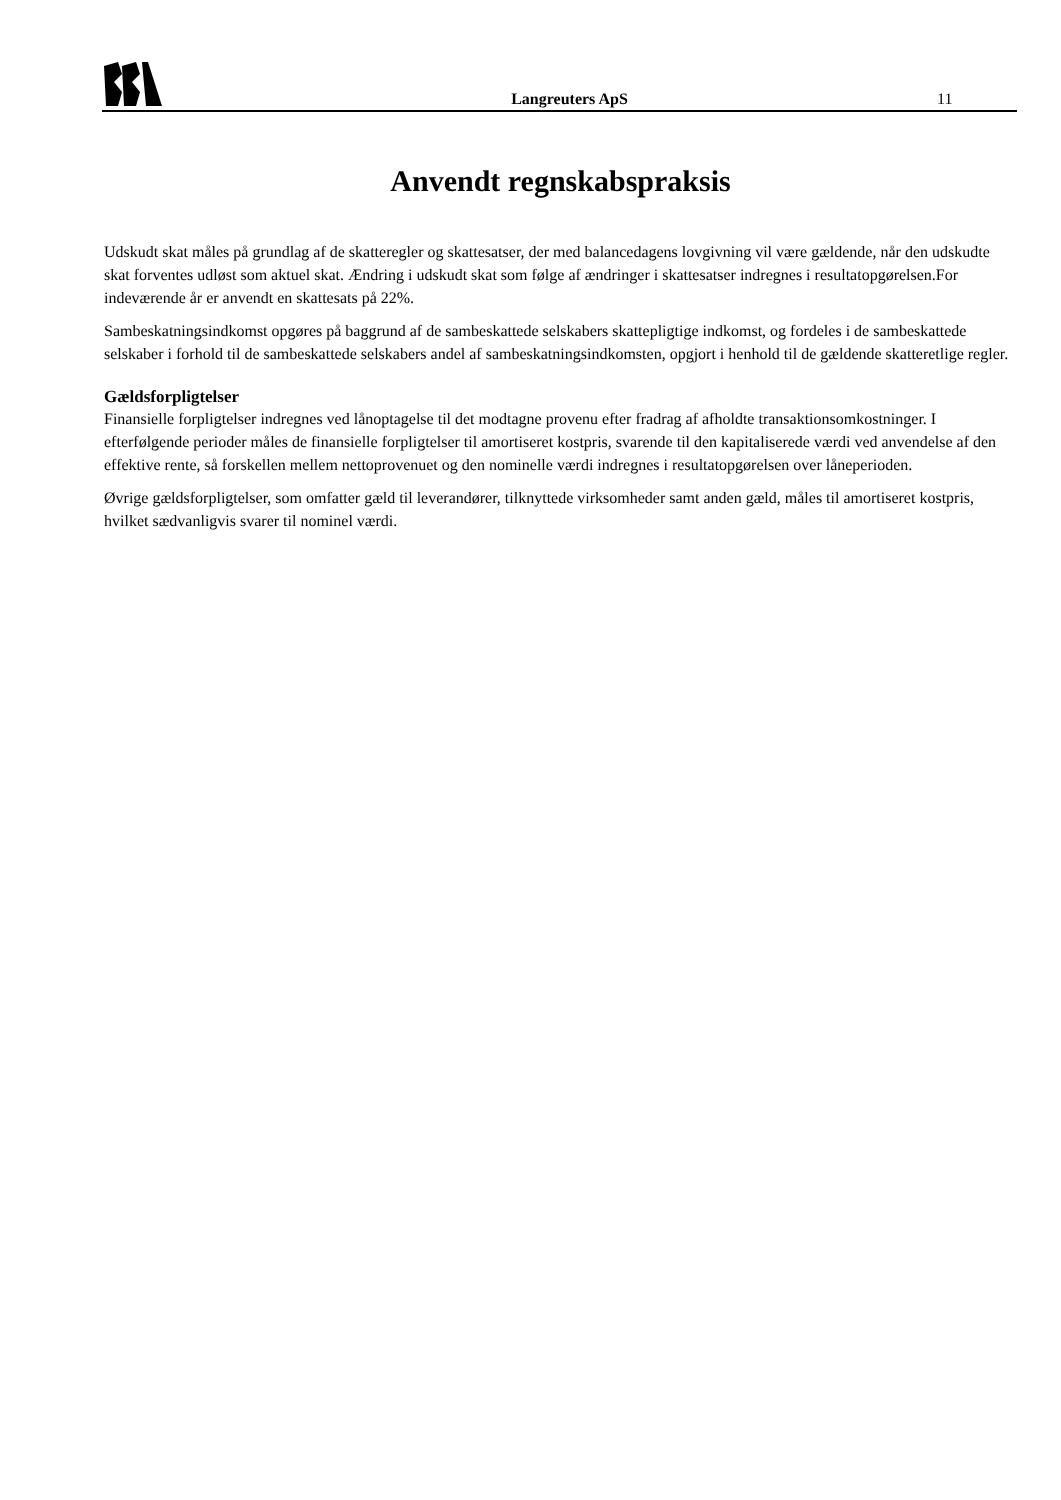Langreuters ApS
11
Anvendt regnskabspraksis
Udskudt skat måles på grundlag af de skatteregler og skattesatser, der med balancedagens lovgivning vil være gældende, når den udskudte skat forventes udløst som aktuel skat. Ændring i udskudt skat som følge af ændringer i skattesatser indregnes i resultatopgørelsen.For indeværende år er anvendt en skattesats på 22%.
Sambeskatningsindkomst opgøres på baggrund af de sambeskattede selskabers skattepligtige indkomst, og fordeles i de sambeskattede selskaber i forhold til de sambeskattede selskabers andel af sambeskatningsindkomsten, opgjort i henhold til de gældende skatteretlige regler.
Gældsforpligtelser
Finansielle forpligtelser indregnes ved lånoptagelse til det modtagne provenu efter fradrag af afholdte transaktionsomkostninger. I efterfølgende perioder måles de finansielle forpligtelser til amortiseret kostpris, svarende til den kapitaliserede værdi ved anvendelse af den effektive rente, så forskellen mellem nettoprovenuet og den nominelle værdi indregnes i resultatopgørelsen over låneperioden.
Øvrige gældsforpligtelser, som omfatter gæld til leverandører, tilknyttede virksomheder samt anden gæld, måles til amortiseret kostpris, hvilket sædvanligvis svarer til nominel værdi.